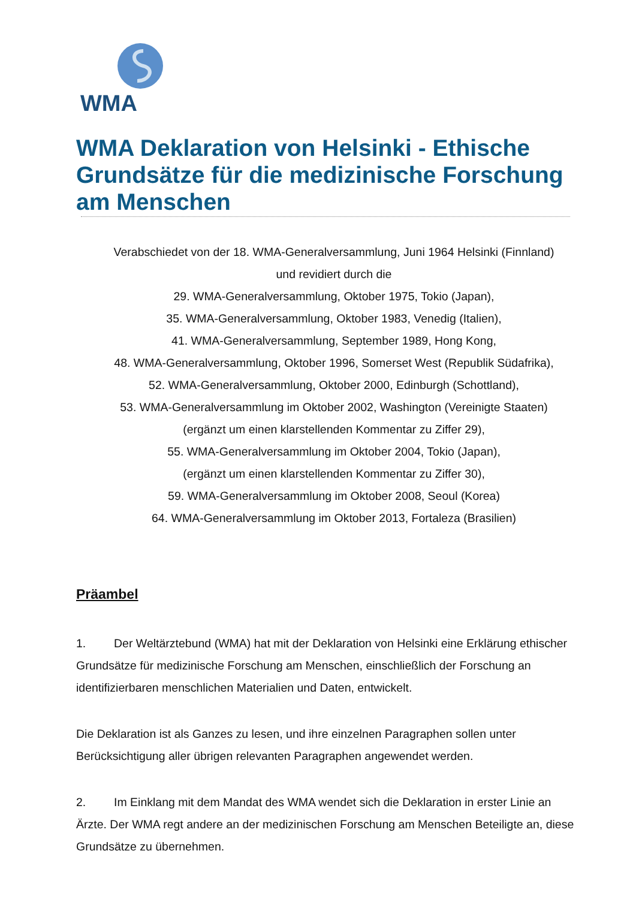WMA
WMA Deklaration von Helsinki - Ethische Grundsätze für die medizinische Forschung am Menschen
Verabschiedet von der 18. WMA-Generalversammlung, Juni 1964 Helsinki (Finnland)
und revidiert durch die
29. WMA-Generalversammlung, Oktober 1975, Tokio (Japan),
35. WMA-Generalversammlung, Oktober 1983, Venedig (Italien),
41. WMA-Generalversammlung, September 1989, Hong Kong,
48. WMA-Generalversammlung, Oktober 1996, Somerset West (Republik Südafrika),
52. WMA-Generalversammlung, Oktober 2000, Edinburgh (Schottland),
53. WMA-Generalversammlung im Oktober 2002, Washington (Vereinigte Staaten)
(ergänzt um einen klarstellenden Kommentar zu Ziffer 29),
55. WMA-Generalversammlung im Oktober 2004, Tokio (Japan),
(ergänzt um einen klarstellenden Kommentar zu Ziffer 30),
59. WMA-Generalversammlung im Oktober 2008, Seoul (Korea)
64. WMA-Generalversammlung im Oktober 2013, Fortaleza (Brasilien)
Präambel
1. Der Weltärztebund (WMA) hat mit der Deklaration von Helsinki eine Erklärung ethischer Grundsätze für medizinische Forschung am Menschen, einschließlich der Forschung an identifizierbaren menschlichen Materialien und Daten, entwickelt.
Die Deklaration ist als Ganzes zu lesen, und ihre einzelnen Paragraphen sollen unter Berücksichtigung aller übrigen relevanten Paragraphen angewendet werden.
2. Im Einklang mit dem Mandat des WMA wendet sich die Deklaration in erster Linie an Ärzte. Der WMA regt andere an der medizinischen Forschung am Menschen Beteiligte an, diese Grundsätze zu übernehmen.